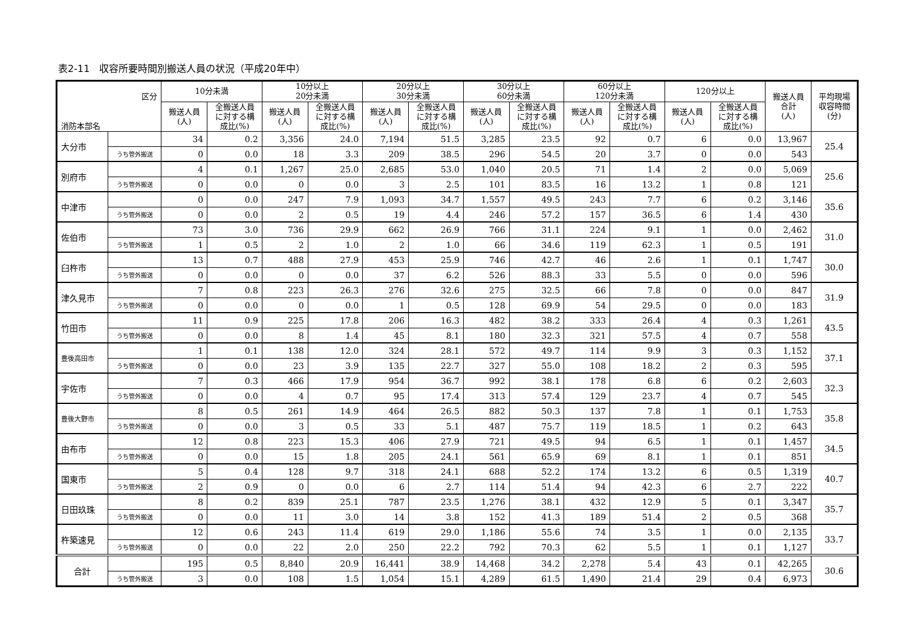表2-11　収容所要時間別搬送人員の状況（平成20年中）
| 区分 消防本部名 | | 10分未満 | | 10分以上 20分未満 | | 20分以上 30分未満 | | 30分以上 60分未満 | | 60分以上 120分未満 | | 120分以上 | | 搬送人員 合計 (人) | 平均現場 収容時間 (分) |
| --- | --- | --- | --- | --- | --- | --- | --- | --- | --- | --- | --- | --- | --- | --- | --- |
| | | 搬送人員 (人) | 全搬送人員 に対する構 成比(%) | 搬送人員 (人) | 全搬送人員 に対する構 成比(%) | 搬送人員 (人) | 全搬送人員 に対する構 成比(%) | 搬送人員 (人) | 全搬送人員 に対する構 成比(%) | 搬送人員 (人) | 全搬送人員 に対する構 成比(%) | 搬送人員 (人) | 全搬送人員 に対する構 成比(%) | | |
| 大分市 | | 34 | 0.2 | 3,356 | 24.0 | 7,194 | 51.5 | 3,285 | 23.5 | 92 | 0.7 | 6 | 0.0 | 13,967 | 25.4 |
| | うち管外搬送 | 0 | 0.0 | 18 | 3.3 | 209 | 38.5 | 296 | 54.5 | 20 | 3.7 | 0 | 0.0 | 543 | |
| 別府市 | | 4 | 0.1 | 1,267 | 25.0 | 2,685 | 53.0 | 1,040 | 20.5 | 71 | 1.4 | 2 | 0.0 | 5,069 | 25.6 |
| | うち管外搬送 | 0 | 0.0 | 0 | 0.0 | 3 | 2.5 | 101 | 83.5 | 16 | 13.2 | 1 | 0.8 | 121 | |
| 中津市 | | 0 | 0.0 | 247 | 7.9 | 1,093 | 34.7 | 1,557 | 49.5 | 243 | 7.7 | 6 | 0.2 | 3,146 | 35.6 |
| | うち管外搬送 | 0 | 0.0 | 2 | 0.5 | 19 | 4.4 | 246 | 57.2 | 157 | 36.5 | 6 | 1.4 | 430 | |
| 佐伯市 | | 73 | 3.0 | 736 | 29.9 | 662 | 26.9 | 766 | 31.1 | 224 | 9.1 | 1 | 0.0 | 2,462 | 31.0 |
| | うち管外搬送 | 1 | 0.5 | 2 | 1.0 | 2 | 1.0 | 66 | 34.6 | 119 | 62.3 | 1 | 0.5 | 191 | |
| 臼杵市 | | 13 | 0.7 | 488 | 27.9 | 453 | 25.9 | 746 | 42.7 | 46 | 2.6 | 1 | 0.1 | 1,747 | 30.0 |
| | うち管外搬送 | 0 | 0.0 | 0 | 0.0 | 37 | 6.2 | 526 | 88.3 | 33 | 5.5 | 0 | 0.0 | 596 | |
| 津久見市 | | 7 | 0.8 | 223 | 26.3 | 276 | 32.6 | 275 | 32.5 | 66 | 7.8 | 0 | 0.0 | 847 | 31.9 |
| | うち管外搬送 | 0 | 0.0 | 0 | 0.0 | 1 | 0.5 | 128 | 69.9 | 54 | 29.5 | 0 | 0.0 | 183 | |
| 竹田市 | | 11 | 0.9 | 225 | 17.8 | 206 | 16.3 | 482 | 38.2 | 333 | 26.4 | 4 | 0.3 | 1,261 | 43.5 |
| | うち管外搬送 | 0 | 0.0 | 8 | 1.4 | 45 | 8.1 | 180 | 32.3 | 321 | 57.5 | 4 | 0.7 | 558 | |
| 豊後高田市 | | 1 | 0.1 | 138 | 12.0 | 324 | 28.1 | 572 | 49.7 | 114 | 9.9 | 3 | 0.3 | 1,152 | 37.1 |
| | うち管外搬送 | 0 | 0.0 | 23 | 3.9 | 135 | 22.7 | 327 | 55.0 | 108 | 18.2 | 2 | 0.3 | 595 | |
| 宇佐市 | | 7 | 0.3 | 466 | 17.9 | 954 | 36.7 | 992 | 38.1 | 178 | 6.8 | 6 | 0.2 | 2,603 | 32.3 |
| | うち管外搬送 | 0 | 0.0 | 4 | 0.7 | 95 | 17.4 | 313 | 57.4 | 129 | 23.7 | 4 | 0.7 | 545 | |
| 豊後大野市 | | 8 | 0.5 | 261 | 14.9 | 464 | 26.5 | 882 | 50.3 | 137 | 7.8 | 1 | 0.1 | 1,753 | 35.8 |
| | うち管外搬送 | 0 | 0.0 | 3 | 0.5 | 33 | 5.1 | 487 | 75.7 | 119 | 18.5 | 1 | 0.2 | 643 | |
| 由布市 | | 12 | 0.8 | 223 | 15.3 | 406 | 27.9 | 721 | 49.5 | 94 | 6.5 | 1 | 0.1 | 1,457 | 34.5 |
| | うち管外搬送 | 0 | 0.0 | 15 | 1.8 | 205 | 24.1 | 561 | 65.9 | 69 | 8.1 | 1 | 0.1 | 851 | |
| 国東市 | | 5 | 0.4 | 128 | 9.7 | 318 | 24.1 | 688 | 52.2 | 174 | 13.2 | 6 | 0.5 | 1,319 | 40.7 |
| | うち管外搬送 | 2 | 0.9 | 0 | 0.0 | 6 | 2.7 | 114 | 51.4 | 94 | 42.3 | 6 | 2.7 | 222 | |
| 日田玖珠 | | 8 | 0.2 | 839 | 25.1 | 787 | 23.5 | 1,276 | 38.1 | 432 | 12.9 | 5 | 0.1 | 3,347 | 35.7 |
| | うち管外搬送 | 0 | 0.0 | 11 | 3.0 | 14 | 3.8 | 152 | 41.3 | 189 | 51.4 | 2 | 0.5 | 368 | |
| 杵築速見 | | 12 | 0.6 | 243 | 11.4 | 619 | 29.0 | 1,186 | 55.6 | 74 | 3.5 | 1 | 0.0 | 2,135 | 33.7 |
| | うち管外搬送 | 0 | 0.0 | 22 | 2.0 | 250 | 22.2 | 792 | 70.3 | 62 | 5.5 | 1 | 0.1 | 1,127 | |
| 合計 | | 195 | 0.5 | 8,840 | 20.9 | 16,441 | 38.9 | 14,468 | 34.2 | 2,278 | 5.4 | 43 | 0.1 | 42,265 | 30.6 |
| | うち管外搬送 | 3 | 0.0 | 108 | 1.5 | 1,054 | 15.1 | 4,289 | 61.5 | 1,490 | 21.4 | 29 | 0.4 | 6,973 | |